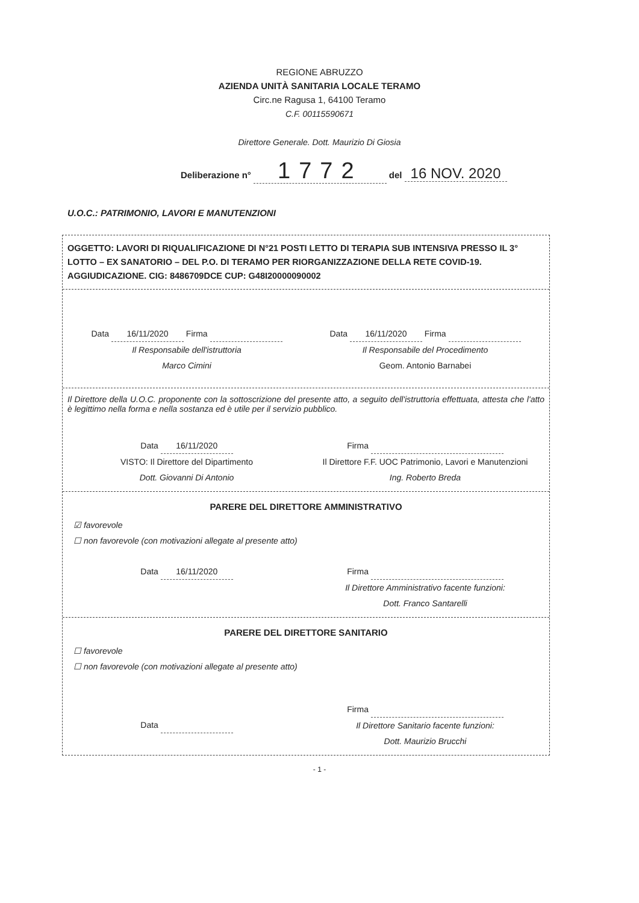REGIONE ABRUZZO
AZIENDA UNITÀ SANITARIA LOCALE TERAMO
Circ.ne Ragusa 1, 64100 Teramo
C.F. 00115590671
Direttore Generale. Dott. Maurizio Di Giosia
Deliberazione n° 1772 del 16 NOV. 2020
U.O.C.: PATRIMONIO, LAVORI E MANUTENZIONI
OGGETTO: LAVORI DI RIQUALIFICAZIONE DI N°21 POSTI LETTO DI TERAPIA SUB INTENSIVA PRESSO IL 3° LOTTO – EX SANATORIO – DEL P.O. DI TERAMO PER RIORGANIZZAZIONE DELLA RETE COVID-19. AGGIUDICAZIONE. CIG: 8486709DCE CUP: G48I20000090002
Data 16/11/2020 Firma
Il Responsabile dell'istruttoria
Marco Cimini
Data 16/11/2020 Firma
Il Responsabile del Procedimento
Geom. Antonio Barnabei
Il Direttore della U.O.C. proponente con la sottoscrizione del presente atto, a seguito dell'istruttoria effettuata, attesta che l'atto è legittimo nella forma e nella sostanza ed è utile per il servizio pubblico.
Data 16/11/2020
VISTO: Il Direttore del Dipartimento
Dott. Giovanni Di Antonio
Firma
Il Direttore F.F. UOC Patrimonio, Lavori e Manutenzioni
Ing. Roberto Breda
PARERE DEL DIRETTORE AMMINISTRATIVO
☑ favorevole
☐ non favorevole (con motivazioni allegate al presente atto)
Data 16/11/2020 Firma
Il Direttore Amministrativo facente funzioni:
Dott. Franco Santarelli
PARERE DEL DIRETTORE SANITARIO
☐ favorevole
☐ non favorevole (con motivazioni allegate al presente atto)
Data
Firma
Il Direttore Sanitario facente funzioni:
Dott. Maurizio Brucchi
- 1 -